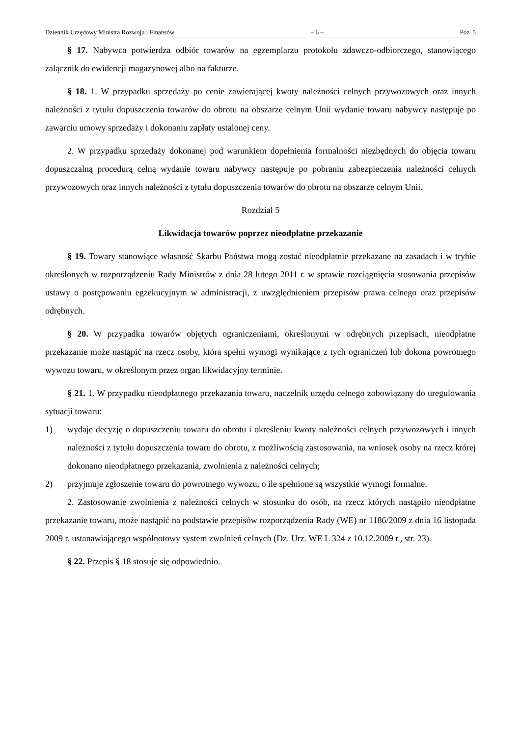Dziennik Urzędowy Ministra Rozwoju i Finansów – 6 – Poz. 5
§ 17. Nabywca potwierdza odbiór towarów na egzemplarzu protokołu zdawczo-odbiorczego, stanowiącego załącznik do ewidencji magazynowej albo na fakturze.
§ 18. 1. W przypadku sprzedaży po cenie zawierającej kwoty należności celnych przywozowych oraz innych należności z tytułu dopuszczenia towarów do obrotu na obszarze celnym Unii wydanie towaru nabywcy następuje po zawarciu umowy sprzedaży i dokonaniu zapłaty ustalonej ceny.
2. W przypadku sprzedaży dokonanej pod warunkiem dopełnienia formalności niezbędnych do objęcia towaru dopuszczalną procedurą celną wydanie towaru nabywcy następuje po pobraniu zabezpieczenia należności celnych przywozowych oraz innych należności z tytułu dopuszczenia towarów do obrotu na obszarze celnym Unii.
Rozdział 5
Likwidacja towarów poprzez nieodpłatne przekazanie
§ 19. Towary stanowiące własność Skarbu Państwa mogą zostać nieodpłatnie przekazane na zasadach i w trybie określonych w rozporządzeniu Rady Ministrów z dnia 28 lutego 2011 r. w sprawie rozciągnięcia stosowania przepisów ustawy o postępowaniu egzekucyjnym w administracji, z uwzględnieniem przepisów prawa celnego oraz przepisów odrębnych.
§ 20. W przypadku towarów objętych ograniczeniami, określonymi w odrębnych przepisach, nieodpłatne przekazanie może nastąpić na rzecz osoby, która spełni wymogi wynikające z tych ograniczeń lub dokona powrotnego wywozu towaru, w określonym przez organ likwidacyjny terminie.
§ 21. 1. W przypadku nieodpłatnego przekazania towaru, naczelnik urzędu celnego zobowiązany do uregulowania sytuacji towaru:
1) wydaje decyzję o dopuszczeniu towaru do obrotu i określeniu kwoty należności celnych przywozowych i innych należności z tytułu dopuszczenia towaru do obrotu, z możliwością zastosowania, na wniosek osoby na rzecz której dokonano nieodpłatnego przekazania, zwolnienia z należności celnych;
2) przyjmuje zgłoszenie towaru do powrotnego wywozu, o ile spełnione są wszystkie wymogi formalne.
2. Zastosowanie zwolnienia z należności celnych w stosunku do osób, na rzecz których nastąpiło nieodpłatne przekazanie towaru, może nastąpić na podstawie przepisów rozporządzenia Rady (WE) nr 1186/2009 z dnia 16 listopada 2009 r. ustanawiającego wspólnotowy system zwolnień celnych (Dz. Urz. WE L 324 z 10.12.2009 r., str. 23).
§ 22. Przepis § 18 stosuje się odpowiednio.